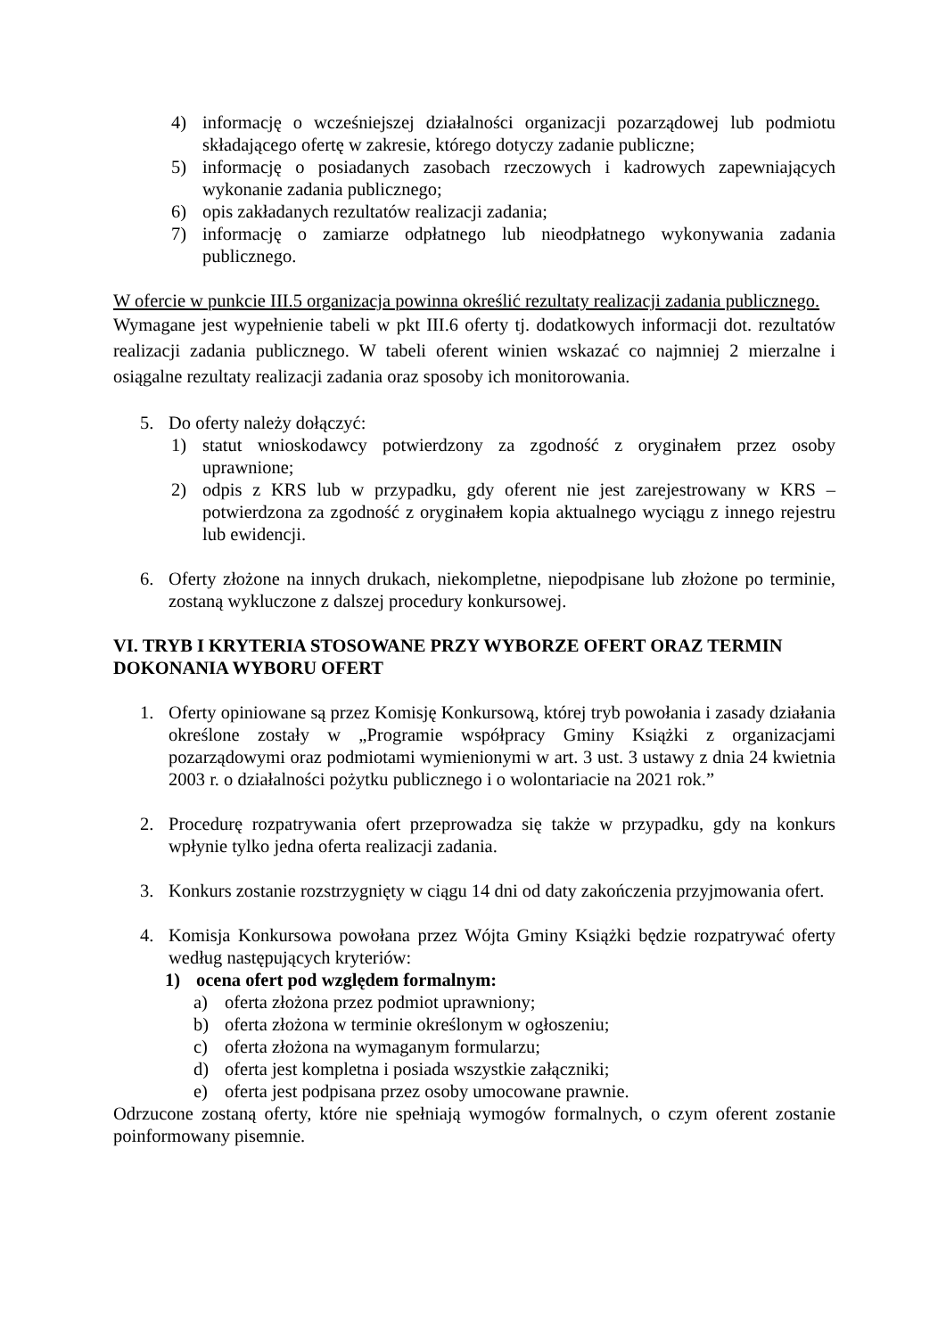4) informację o wcześniejszej działalności organizacji pozarządowej lub podmiotu składającego ofertę w zakresie, którego dotyczy zadanie publiczne;
5) informację o posiadanych zasobach rzeczowych i kadrowych zapewniających wykonanie zadania publicznego;
6) opis zakładanych rezultatów realizacji zadania;
7) informację o zamiarze odpłatnego lub nieodpłatnego wykonywania zadania publicznego.
W ofercie w punkcie III.5 organizacja powinna określić rezultaty realizacji zadania publicznego.
Wymagane jest wypełnienie tabeli w pkt III.6 oferty tj. dodatkowych informacji dot. rezultatów realizacji zadania publicznego. W tabeli oferent winien wskazać co najmniej 2 mierzalne i osiągalne rezultaty realizacji zadania oraz sposoby ich monitorowania.
5. Do oferty należy dołączyć:
1) statut wnioskodawcy potwierdzony za zgodność z oryginałem przez osoby uprawnione;
2) odpis z KRS lub w przypadku, gdy oferent nie jest zarejestrowany w KRS – potwierdzona za zgodność z oryginałem kopia aktualnego wyciągu z innego rejestru lub ewidencji.
6. Oferty złożone na innych drukach, niekompletne, niepodpisane lub złożone po terminie, zostaną wykluczone z dalszej procedury konkursowej.
VI. TRYB I KRYTERIA STOSOWANE PRZY WYBORZE OFERT ORAZ TERMIN DOKONANIA WYBORU OFERT
1. Oferty opiniowane są przez Komisję Konkursową, której tryb powołania i zasady działania określone zostały w „Programie współpracy Gminy Książki z organizacjami pozarządowymi oraz podmiotami wymienionymi w art. 3 ust. 3 ustawy z dnia 24 kwietnia 2003 r. o działalności pożytku publicznego i o wolontariacie na 2021 rok.”
2. Procedurę rozpatrywania ofert przeprowadza się także w przypadku, gdy na konkurs wpłynie tylko jedna oferta realizacji zadania.
3. Konkurs zostanie rozstrzygnięty w ciągu 14 dni od daty zakończenia przyjmowania ofert.
4. Komisja Konkursowa powołana przez Wójta Gminy Książki będzie rozpatrywać oferty według następujących kryteriów:
1) ocena ofert pod względem formalnym:
a) oferta złożona przez podmiot uprawniony;
b) oferta złożona w terminie określonym w ogłoszeniu;
c) oferta złożona na wymaganym formularzu;
d) oferta jest kompletna i posiada wszystkie załączniki;
e) oferta jest podpisana przez osoby umocowane prawnie.
Odrzucone zostaną oferty, które nie spełniają wymogów formalnych, o czym oferent zostanie poinformowany pisemnie.